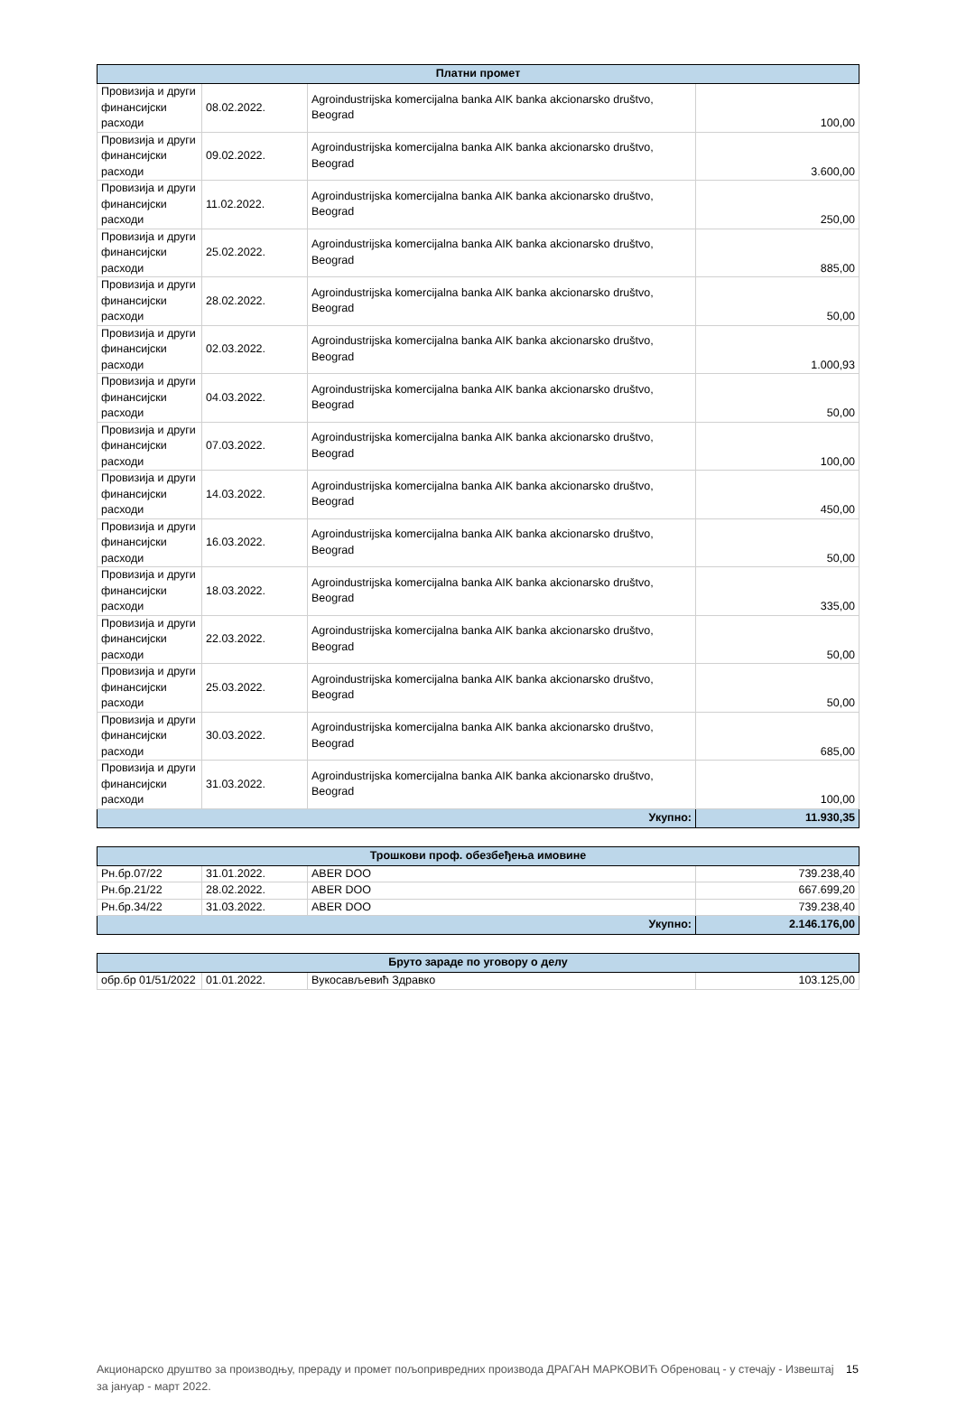| Платни промет | | | |
| --- | --- | --- | --- |
| Провизија и други финансијски расходи | 08.02.2022. | Agroindustrijska komercijalna banka AIK banka akcionarsko društvo, Beograd | 100,00 |
| Провизија и други финансијски расходи | 09.02.2022. | Agroindustrijska komercijalna banka AIK banka akcionarsko društvo, Beograd | 3.600,00 |
| Провизија и други финансијски расходи | 11.02.2022. | Agroindustrijska komercijalna banka AIK banka akcionarsko društvo, Beograd | 250,00 |
| Провизија и други финансијски расходи | 25.02.2022. | Agroindustrijska komercijalna banka AIK banka akcionarsko društvo, Beograd | 885,00 |
| Провизија и други финансијски расходи | 28.02.2022. | Agroindustrijska komercijalna banka AIK banka akcionarsko društvo, Beograd | 50,00 |
| Провизија и други финансијски расходи | 02.03.2022. | Agroindustrijska komercijalna banka AIK banka akcionarsko društvo, Beograd | 1.000,93 |
| Провизија и други финансијски расходи | 04.03.2022. | Agroindustrijska komercijalna banka AIK banka akcionarsko društvo, Beograd | 50,00 |
| Провизија и други финансијски расходи | 07.03.2022. | Agroindustrijska komercijalna banka AIK banka akcionarsko društvo, Beograd | 100,00 |
| Провизија и други финансијски расходи | 14.03.2022. | Agroindustrijska komercijalna banka AIK banka akcionarsko društvo, Beograd | 450,00 |
| Провизија и други финансијски расходи | 16.03.2022. | Agroindustrijska komercijalna banka AIK banka akcionarsko društvo, Beograd | 50,00 |
| Провизија и други финансијски расходи | 18.03.2022. | Agroindustrijska komercijalna banka AIK banka akcionarsko društvo, Beograd | 335,00 |
| Провизија и други финансијски расходи | 22.03.2022. | Agroindustrijska komercijalna banka AIK banka akcionarsko društvo, Beograd | 50,00 |
| Провизија и други финансијски расходи | 25.03.2022. | Agroindustrijska komercijalna banka AIK banka akcionarsko društvo, Beograd | 50,00 |
| Провизија и други финансијски расходи | 30.03.2022. | Agroindustrijska komercijalna banka AIK banka akcionarsko društvo, Beograd | 685,00 |
| Провизија и други финансијски расходи | 31.03.2022. | Agroindustrijska komercijalna banka AIK banka akcionarsko društvo, Beograd | 100,00 |
| Укупно: | | | 11.930,35 |
| Трошкови проф. обезбеђења имовине | | | |
| --- | --- | --- | --- |
| Рн.бр.07/22 | 31.01.2022. | ABER DOO | 739.238,40 |
| Рн.бр.21/22 | 28.02.2022. | ABER DOO | 667.699,20 |
| Рн.бр.34/22 | 31.03.2022. | ABER DOO | 739.238,40 |
| Укупно: | | | 2.146.176,00 |
| Бруто зараде по уговору о делу | | | |
| --- | --- | --- | --- |
| обр.бр 01/51/2022 | 01.01.2022. | Вукосављевић Здравко | 103.125,00 |
Акционарско друштво за производњу, прераду и промет пољопривредних производа ДРАГАН МАРКОВИЋ Обреновац - у стечају - Извештај за јануар - март 2022. 15